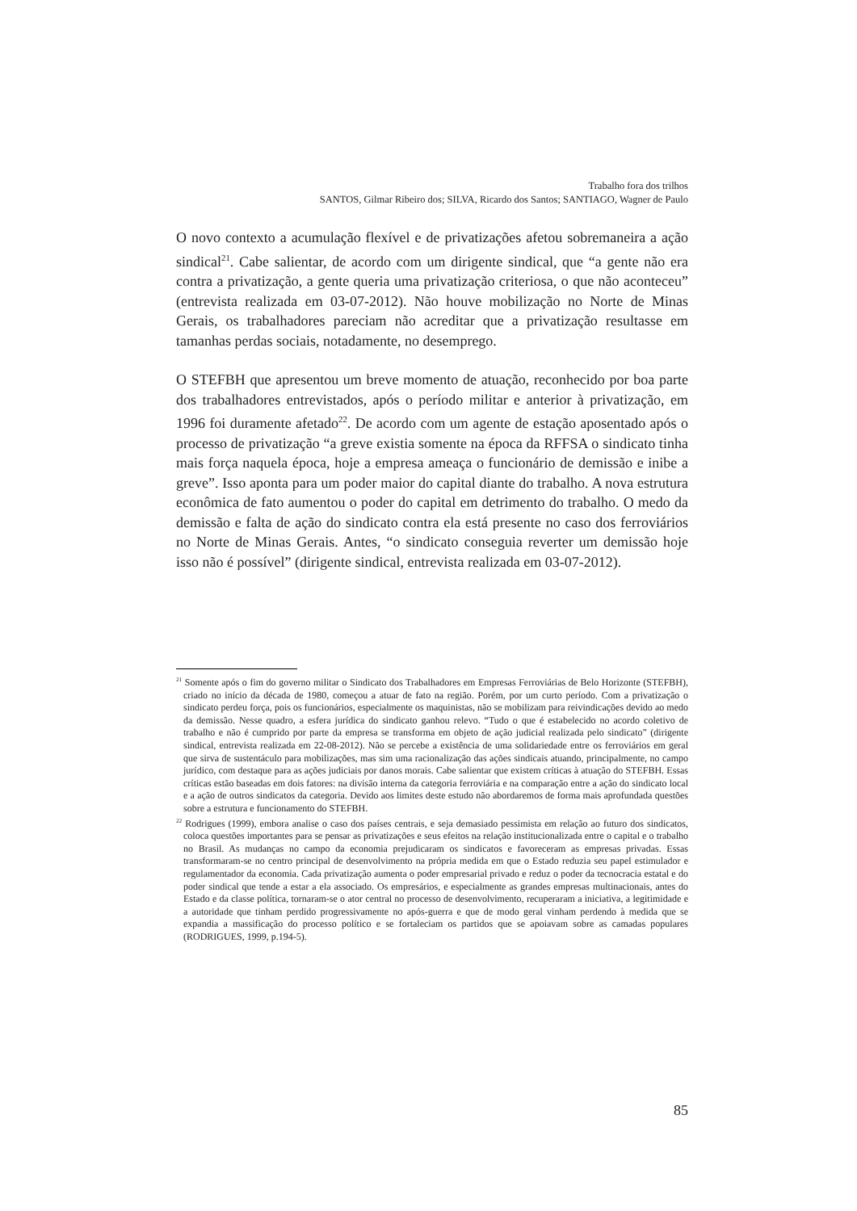Trabalho fora dos trilhos
SANTOS, Gilmar Ribeiro dos; SILVA, Ricardo dos Santos; SANTIAGO, Wagner de Paulo
O novo contexto a acumulação flexível e de privatizações afetou sobremaneira a ação sindical<sup>21</sup>. Cabe salientar, de acordo com um dirigente sindical, que “a gente não era contra a privatização, a gente queria uma privatização criteriosa, o que não aconteceu” (entrevista realizada em 03-07-2012). Não houve mobilização no Norte de Minas Gerais, os trabalhadores pareciam não acreditar que a privatização resultasse em tamanhas perdas sociais, notadamente, no desemprego.
O STEFBH que apresentou um breve momento de atuação, reconhecido por boa parte dos trabalhadores entrevistados, após o período militar e anterior à privatização, em 1996 foi duramente afetado<sup>22</sup>. De acordo com um agente de estação aposentado após o processo de privatização “a greve existia somente na época da RFFSA o sindicato tinha mais força naquela época, hoje a empresa ameaça o funcionário de demissão e inibe a greve”. Isso aponta para um poder maior do capital diante do trabalho. A nova estrutura econômica de fato aumentou o poder do capital em detrimento do trabalho. O medo da demissão e falta de ação do sindicato contra ela está presente no caso dos ferroviários no Norte de Minas Gerais. Antes, “o sindicato conseguia reverter um demissão hoje isso não é possível” (dirigente sindical, entrevista realizada em 03-07-2012).
<sup>21</sup> Somente após o fim do governo militar o Sindicato dos Trabalhadores em Empresas Ferroviárias de Belo Horizonte (STEFBH), criado no início da década de 1980, começou a atuar de fato na região. Porém, por um curto período. Com a privatização o sindicato perdeu força, pois os funcionários, especialmente os maquinistas, não se mobilizam para reivindicações devido ao medo da demissão. Nesse quadro, a esfera jurídica do sindicato ganhou relevo. “Tudo o que é estabelecido no acordo coletivo de trabalho e não é cumprido por parte da empresa se transforma em objeto de ação judicial realizada pelo sindicato” (dirigente sindical, entrevista realizada em 22-08-2012). Não se percebe a existência de uma solidariedade entre os ferroviários em geral que sirva de sustentáculo para mobilizações, mas sim uma racionalização das ações sindicais atuando, principalmente, no campo jurídico, com destaque para as ações judiciais por danos morais. Cabe salientar que existem críticas à atuação do STEFBH. Essas críticas estão baseadas em dois fatores: na divisão interna da categoria ferroviária e na comparação entre a ação do sindicato local e a ação de outros sindicatos da categoria. Devido aos limites deste estudo não abordaremos de forma mais aprofundada questões sobre a estrutura e funcionamento do STEFBH.
<sup>22</sup> Rodrigues (1999), embora analise o caso dos países centrais, e seja demasiado pessimista em relação ao futuro dos sindicatos, coloca questões importantes para se pensar as privatizações e seus efeitos na relação institucionalizada entre o capital e o trabalho no Brasil. As mudanças no campo da economia prejudicaram os sindicatos e favoreceram as empresas privadas. Essas transformaram-se no centro principal de desenvolvimento na própria medida em que o Estado reduzia seu papel estimulador e regulamentador da economia. Cada privatização aumenta o poder empresarial privado e reduz o poder da tecnocracia estatal e do poder sindical que tende a estar a ela associado. Os empresários, e especialmente as grandes empresas multinacionais, antes do Estado e da classe política, tornaram-se o ator central no processo de desenvolvimento, recuperaram a iniciativa, a legitimidade e a autoridade que tinham perdido progressivamente no após-guerra e que de modo geral vinham perdendo à medida que se expandia a massificação do processo político e se fortaleciam os partidos que se apoiavam sobre as camadas populares (RODRIGUES, 1999, p.194-5).
85